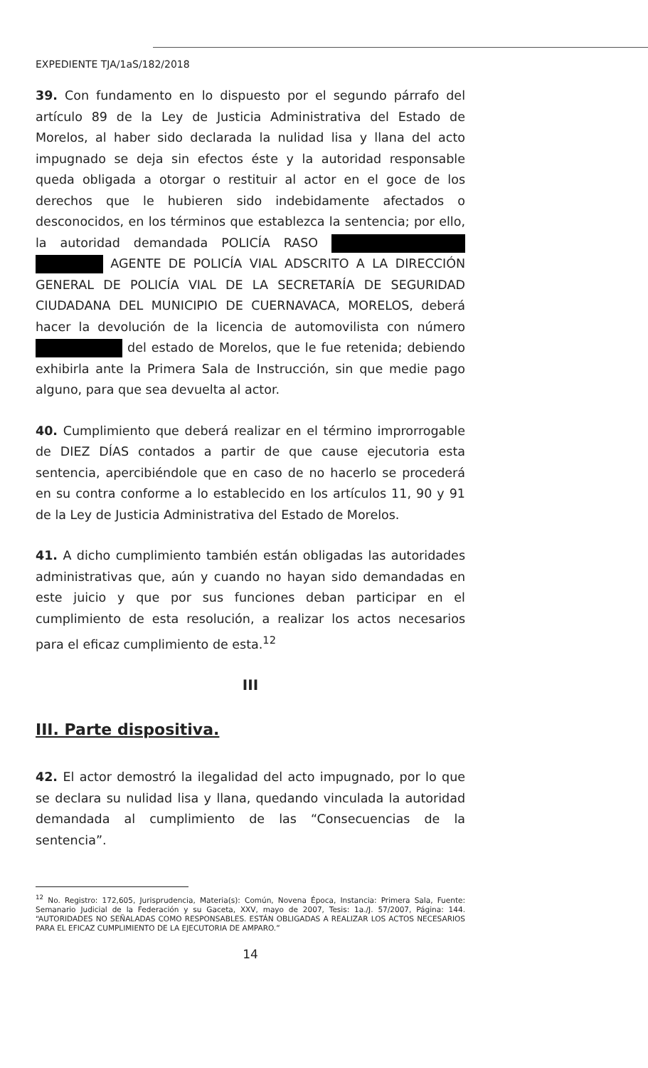EXPEDIENTE TJA/1aS/182/2018
39. Con fundamento en lo dispuesto por el segundo párrafo del artículo 89 de la Ley de Justicia Administrativa del Estado de Morelos, al haber sido declarada la nulidad lisa y llana del acto impugnado se deja sin efectos éste y la autoridad responsable queda obligada a otorgar o restituir al actor en el goce de los derechos que le hubieren sido indebidamente afectados o desconocidos, en los términos que establezca la sentencia; por ello, la autoridad demandada POLICÍA RASO AGENTE DE POLICÍA VIAL ADSCRITO A LA DIRECCIÓN GENERAL DE POLICÍA VIAL DE LA SECRETARÍA DE SEGURIDAD CIUDADANA DEL MUNICIPIO DE CUERNAVACA, MORELOS, deberá hacer la devolución de la licencia de automovilista con número del estado de Morelos, que le fue retenida; debiendo exhibirla ante la Primera Sala de Instrucción, sin que medie pago alguno, para que sea devuelta al actor.
40. Cumplimiento que deberá realizar en el término improrrogable de DIEZ DÍAS contados a partir de que cause ejecutoria esta sentencia, apercibiéndole que en caso de no hacerlo se procederá en su contra conforme a lo establecido en los artículos 11, 90 y 91 de la Ley de Justicia Administrativa del Estado de Morelos.
41. A dicho cumplimiento también están obligadas las autoridades administrativas que, aún y cuando no hayan sido demandadas en este juicio y que por sus funciones deban participar en el cumplimiento de esta resolución, a realizar los actos necesarios para el eficaz cumplimiento de esta.<sup>12</sup>
III
III. Parte dispositiva.
42. El actor demostró la ilegalidad del acto impugnado, por lo que se declara su nulidad lisa y llana, quedando vinculada la autoridad demandada al cumplimiento de las “Consecuencias de la sentencia”.
<sup>12</sup> No. Registro: 172,605, Jurisprudencia, Materia(s): Común, Novena Época, Instancia: Primera Sala, Fuente: Semanario Judicial de la Federación y su Gaceta, XXV, mayo de 2007, Tesis: 1a./J. 57/2007, Página: 144. “AUTORIDADES NO SEÑALADAS COMO RESPONSABLES. ESTÁN OBLIGADAS A REALIZAR LOS ACTOS NECESARIOS PARA EL EFICAZ CUMPLIMIENTO DE LA EJECUTORIA DE AMPARO.”
14